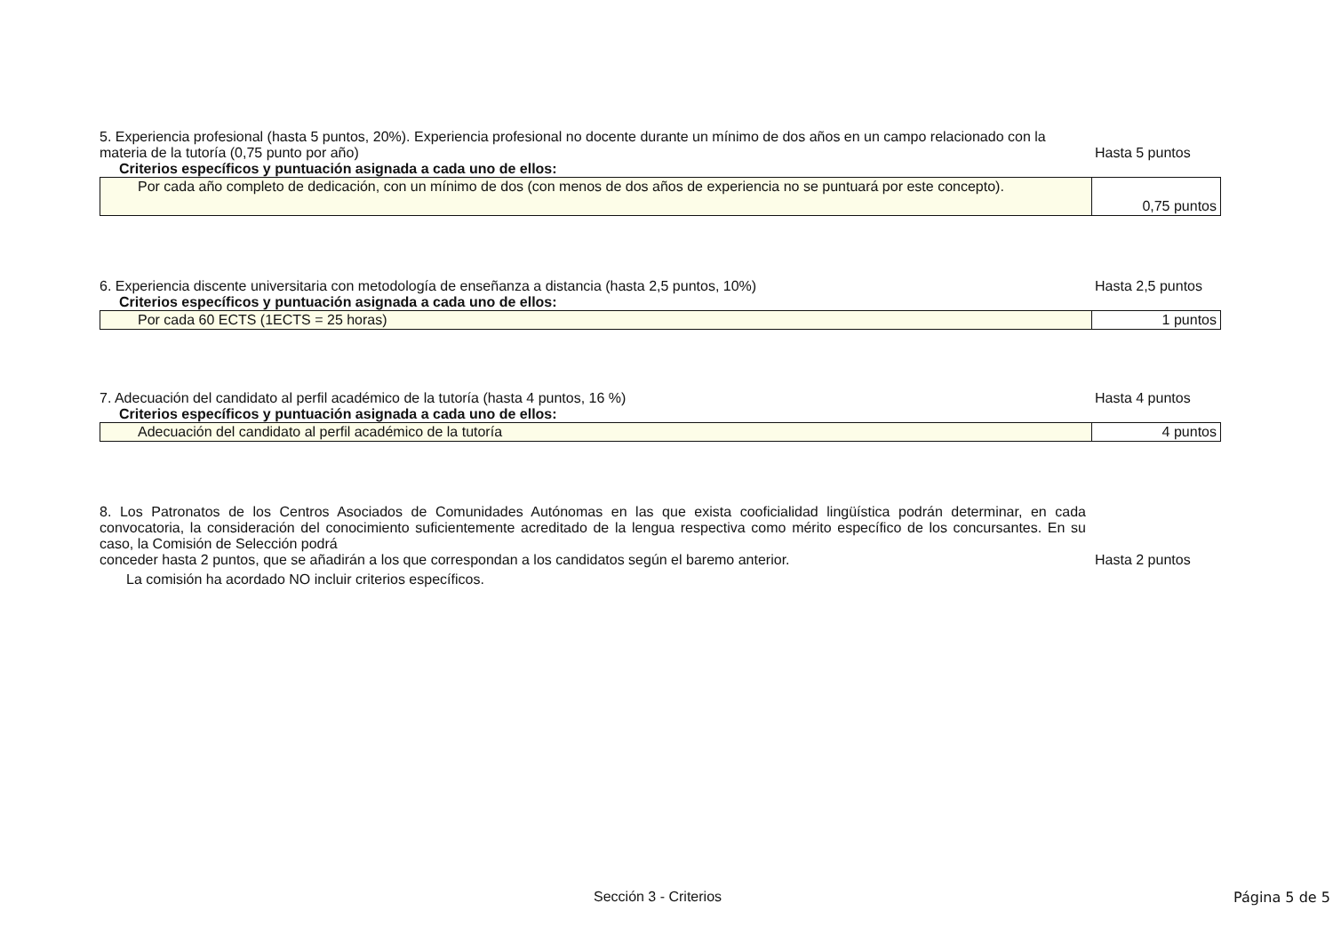5. Experiencia profesional (hasta 5 puntos, 20%). Experiencia profesional no docente durante un mínimo de dos años en un campo relacionado con la materia de la tutoría (0,75 punto por año)
Hasta 5 puntos
Criterios específicos y puntuación asignada a cada uno de ellos:
| Por cada año completo de dedicación, con un mínimo de dos (con menos de dos años de experiencia no se puntuará por este concepto). | 0,75 puntos |
6. Experiencia discente universitaria con metodología de enseñanza a distancia (hasta 2,5 puntos, 10%)
Hasta 2,5 puntos
Criterios específicos y puntuación asignada a cada uno de ellos:
| Por cada 60 ECTS (1ECTS = 25 horas) | 1 puntos |
7. Adecuación del candidato al perfil académico de la tutoría (hasta 4 puntos, 16 %)
Hasta 4 puntos
Criterios específicos y puntuación asignada a cada uno de ellos:
| Adecuación del candidato al perfil académico de la tutoría | 4 puntos |
8. Los Patronatos de los Centros Asociados de Comunidades Autónomas en las que exista cooficialidad lingüística podrán determinar, en cada convocatoria, la consideración del conocimiento suficientemente acreditado de la lengua respectiva como mérito específico de los concursantes. En su caso, la Comisión de Selección podrá
conceder hasta 2 puntos, que se añadirán a los que correspondan a los candidatos según el baremo anterior.
Hasta 2 puntos
La comisión ha acordado NO incluir criterios específicos.
Sección 3 - Criterios Página 5 de 5